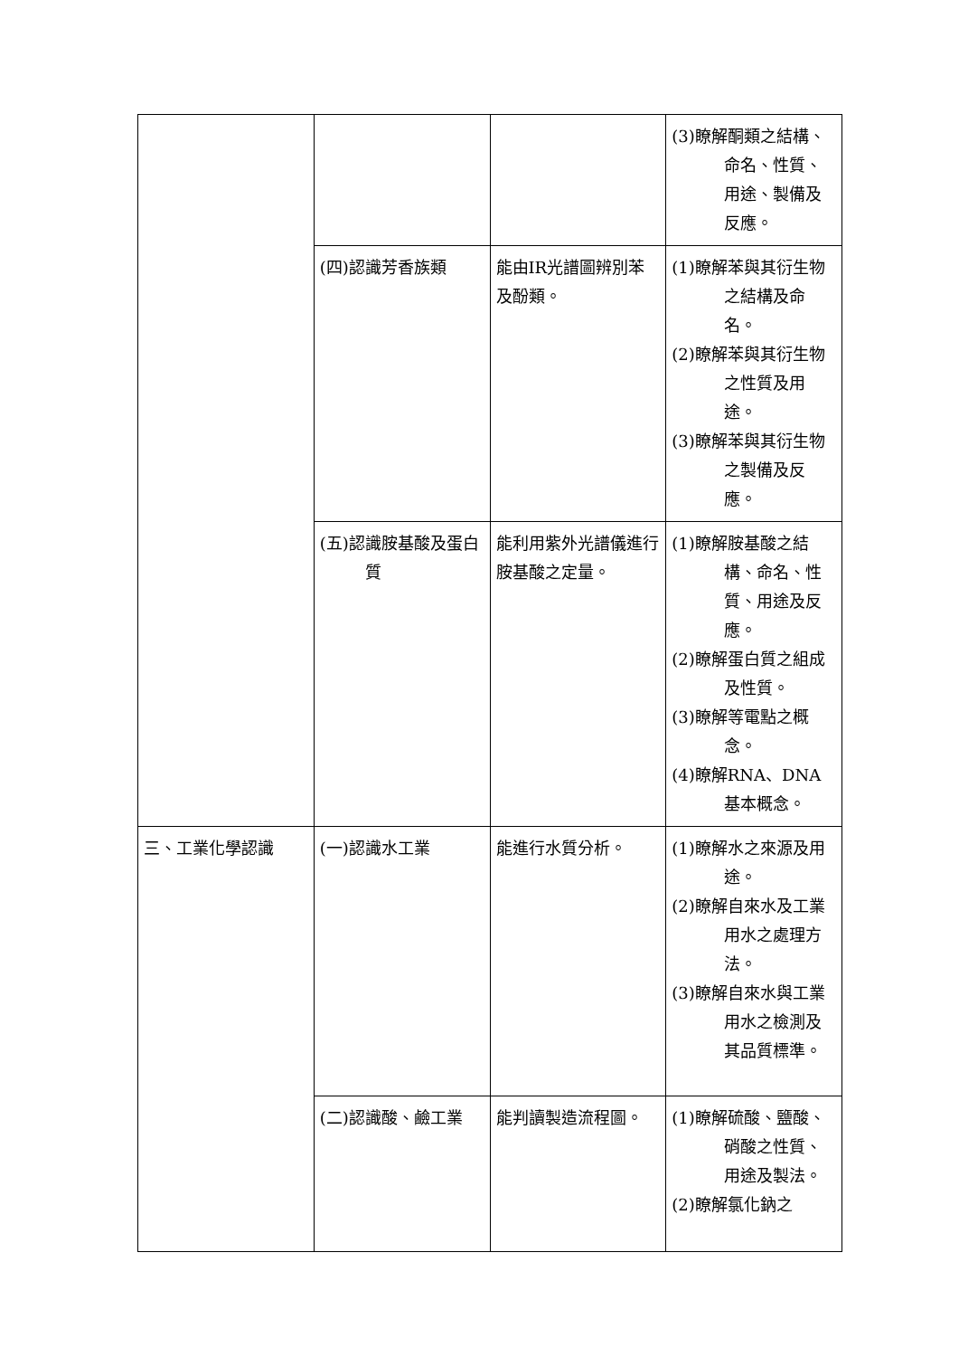| | | | (3)瞭解酮類之結構、命名、性質、用途、製備及反應。 |
| | (四)認識芳香族類 | 能由IR光譜圖辨別苯及酚類。 | (1)瞭解苯與其衍生物之結構及命名。 (2)瞭解苯與其衍生物之性質及用途。 (3)瞭解苯與其衍生物之製備及反應。 |
| | (五)認識胺基酸及蛋白質 | 能利用紫外光譜儀進行胺基酸之定量。 | (1)瞭解胺基酸之結構、命名、性質、用途及反應。 (2)瞭解蛋白質之組成及性質。 (3)瞭解等電點之概念。 (4)瞭解RNA、DNA基本概念。 |
| 三、工業化學認識 | (一)認識水工業 | 能進行水質分析。 | (1)瞭解水之來源及用途。 (2)瞭解自來水及工業用水之處理方法。 (3)瞭解自來水與工業用水之檢測及其品質標準。 |
| | (二)認識酸、鹼工業 | 能判讀製造流程圖。 | (1)瞭解硫酸、鹽酸、硝酸之性質、用途及製法。 (2)瞭解氯化鈉之 |